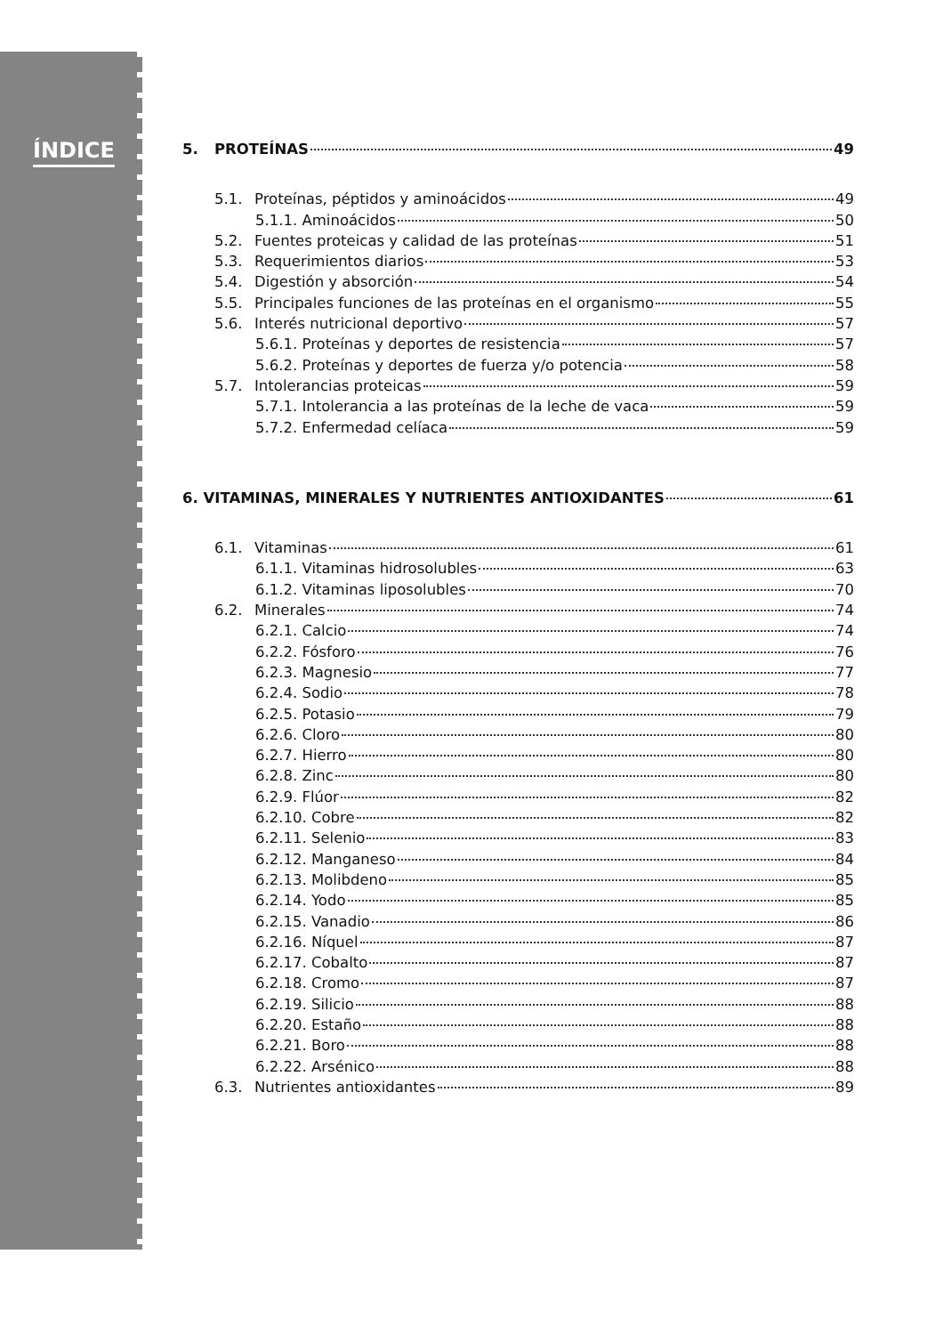ÍNDICE
5. PROTEÍNAS 49
5.1. Proteínas, péptidos y aminoácidos 49
5.1.1. Aminoácidos 50
5.2. Fuentes proteicas y calidad de las proteínas 51
5.3. Requerimientos diarios 53
5.4. Digestión y absorción 54
5.5. Principales funciones de las proteínas en el organismo 55
5.6. Interés nutricional deportivo 57
5.6.1. Proteínas y deportes de resistencia 57
5.6.2. Proteínas y deportes de fuerza y/o potencia 58
5.7. Intolerancias proteicas 59
5.7.1. Intolerancia a las proteínas de la leche de vaca 59
5.7.2. Enfermedad celíaca 59
6. VITAMINAS, MINERALES Y NUTRIENTES ANTIOXIDANTES 61
6.1. Vitaminas 61
6.1.1. Vitaminas hidrosolubles 63
6.1.2. Vitaminas liposolubles 70
6.2. Minerales 74
6.2.1. Calcio 74
6.2.2. Fósforo 76
6.2.3. Magnesio 77
6.2.4. Sodio 78
6.2.5. Potasio 79
6.2.6. Cloro 80
6.2.7. Hierro 80
6.2.8. Zinc 80
6.2.9. Flúor 82
6.2.10. Cobre 82
6.2.11. Selenio 83
6.2.12. Manganeso 84
6.2.13. Molibdeno 85
6.2.14. Yodo 85
6.2.15. Vanadio 86
6.2.16. Níquel 87
6.2.17. Cobalto 87
6.2.18. Cromo 87
6.2.19. Silicio 88
6.2.20. Estaño 88
6.2.21. Boro 88
6.2.22. Arsénico 88
6.3. Nutrientes antioxidantes 89